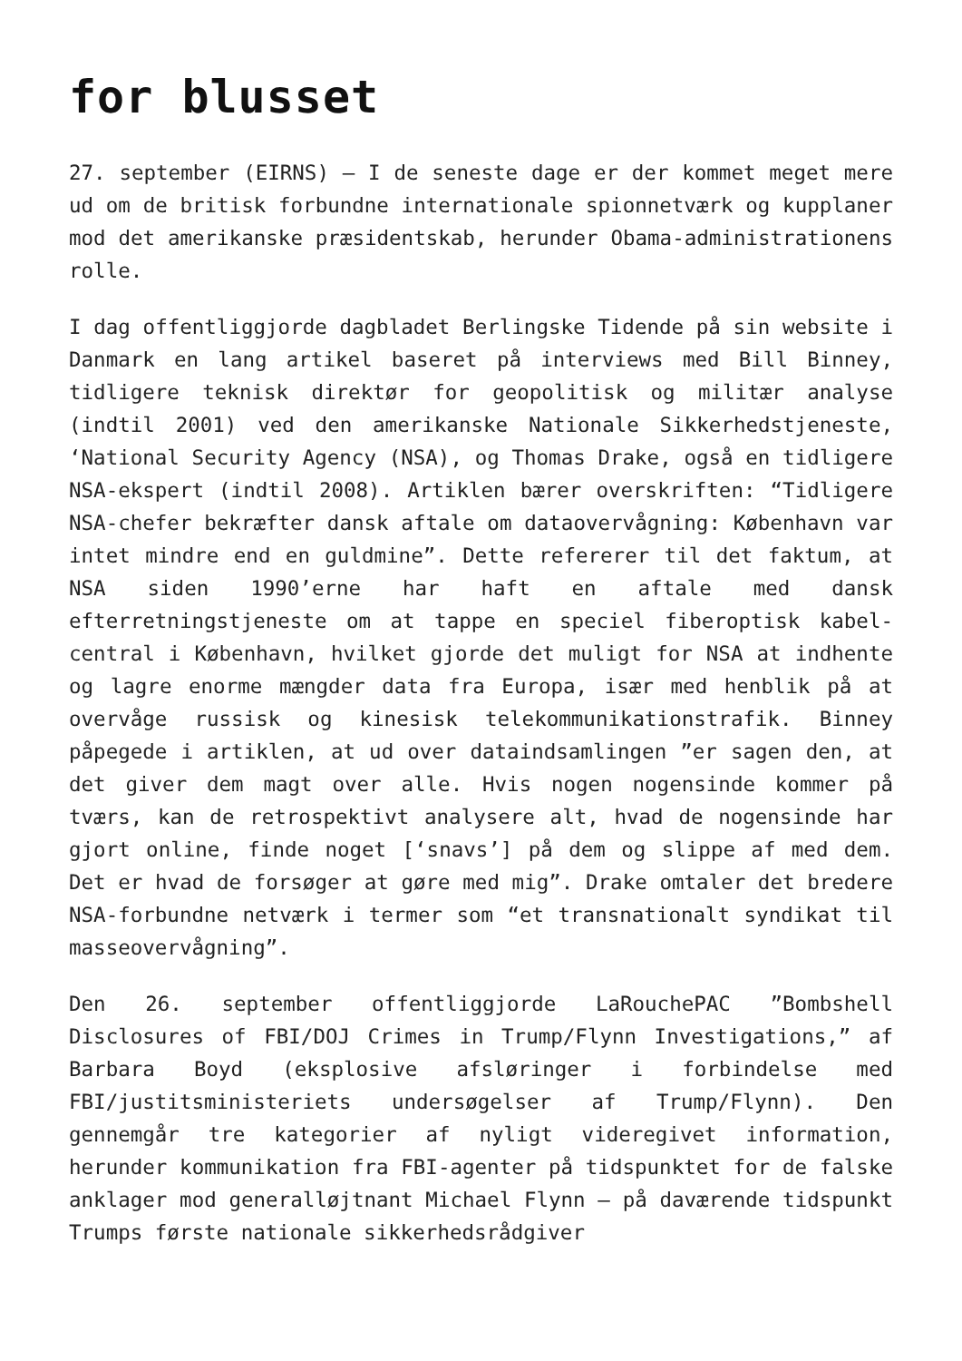for blusset
27. september (EIRNS) – I de seneste dage er der kommet meget mere ud om de britisk forbundne internationale spionnetværk og kupplaner mod det amerikanske præsidentskab, herunder Obama-administrationens rolle.
I dag offentliggjorde dagbladet Berlingske Tidende på sin website i Danmark en lang artikel baseret på interviews med Bill Binney, tidligere teknisk direktør for geopolitisk og militær analyse (indtil 2001) ved den amerikanske Nationale Sikkerhedstjeneste, ‘National Security Agency (NSA), og Thomas Drake, også en tidligere NSA-ekspert (indtil 2008). Artiklen bærer overskriften: “Tidligere NSA-chefer bekræfter dansk aftale om dataovervågning: København var intet mindre end en guldmine”. Dette refererer til det faktum, at NSA siden 1990’erne har haft en aftale med dansk efterretningstjeneste om at tappe en speciel fiberoptisk kabel-central i København, hvilket gjorde det muligt for NSA at indhente og lagre enorme mængder data fra Europa, især med henblik på at overvåge russisk og kinesisk telekommunikationstrafik. Binney påpegede i artiklen, at ud over dataindsamlingen ”er sagen den, at det giver dem magt over alle. Hvis nogen nogensinde kommer på tværs, kan de retrospektivt analysere alt, hvad de nogensinde har gjort online, finde noget [‘snavs’] på dem og slippe af med dem. Det er hvad de forsøger at gøre med mig”. Drake omtaler det bredere NSA-forbundne netværk i termer som “et transnationalt syndikat til masseovervågning”.
Den 26. september offentliggjorde LaRouchePAC ”Bombshell Disclosures of FBI/DOJ Crimes in Trump/Flynn Investigations,” af Barbara Boyd (eksplosive afsløringer i forbindelse med FBI/justitsministeriets undersøgelser af Trump/Flynn). Den gennemgår tre kategorier af nyligt videregivet information, herunder kommunikation fra FBI-agenter på tidspunktet for de falske anklager mod generalløjtnant Michael Flynn – på daværende tidspunkt Trumps første nationale sikkerhedsrådgiver